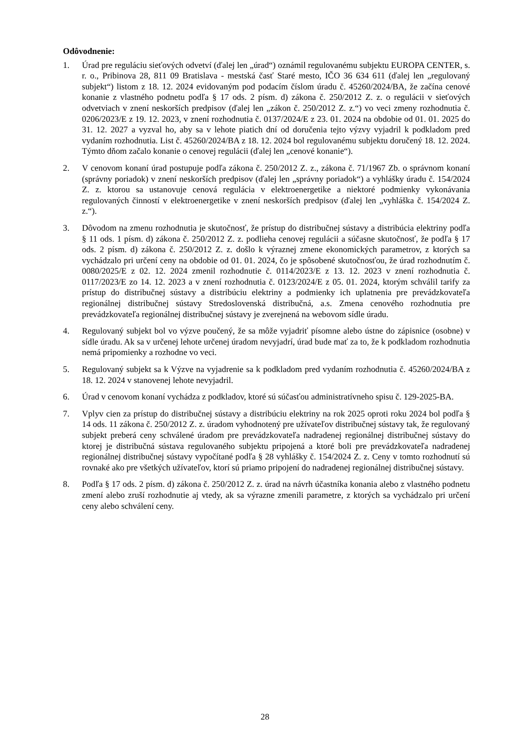Odôvodnenie:
1. Úrad pre reguláciu sieťových odvetví (ďalej len „úrad“) oznámil regulovanému subjektu EUROPA CENTER, s. r. o., Pribinova 28, 811 09 Bratislava - mestská časť Staré mesto, IČO 36 634 611 (ďalej len „regulovaný subjekt“) listom z 18. 12. 2024 evidovaným pod podacím číslom úradu č. 45260/2024/BA, že začína cenové konanie z vlastného podnetu podľa § 17 ods. 2 písm. d) zákona č. 250/2012 Z. z. o regulácii v sieťových odvetviach v znení neskorších predpisov (ďalej len „zákon č. 250/2012 Z. z.“) vo veci zmeny rozhodnutia č. 0206/2023/E z 19. 12. 2023, v znení rozhodnutia č. 0137/2024/E z 23. 01. 2024 na obdobie od 01. 01. 2025 do 31. 12. 2027 a vyzval ho, aby sa v lehote piatich dní od doručenia tejto výzvy vyjadril k podkladom pred vydaním rozhodnutia. List č. 45260/2024/BA z 18. 12. 2024 bol regulovanému subjektu doručený 18. 12. 2024. Týmto dňom začalo konanie o cenovej regulácii (ďalej len „cenové konanie“).
2. V cenovom konaní úrad postupuje podľa zákona č. 250/2012 Z. z., zákona č. 71/1967 Zb. o správnom konaní (správny poriadok) v znení neskorších predpisov (ďalej len „správny poriadok“) a vyhlášky úradu č. 154/2024 Z. z. ktorou sa ustanovuje cenová regulácia v elektroenergetike a niektoré podmienky vykonávania regulovaných činností v elektroenergetike v znení neskorších predpisov (ďalej len „vyhláška č. 154/2024 Z. z.“).
3. Dôvodom na zmenu rozhodnutia je skutočnosť, že prístup do distribučnej sústavy a distribúcia elektriny podľa § 11 ods. 1 písm. d) zákona č. 250/2012 Z. z. podlieha cenovej regulácii a súčasne skutočnosť, že podľa § 17 ods. 2 písm. d) zákona č. 250/2012 Z. z. došlo k výraznej zmene ekonomických parametrov, z ktorých sa vychádzalo pri určení ceny na obdobie od 01. 01. 2024, čo je spôsobené skutočnosťou, že úrad rozhodnutím č. 0080/2025/E z 02. 12. 2024 zmenil rozhodnutie č. 0114/2023/E z 13. 12. 2023 v znení rozhodnutia č. 0117/2023/E zo 14. 12. 2023 a v znení rozhodnutia č. 0123/2024/E z 05. 01. 2024, ktorým schválil tarify za prístup do distribučnej sústavy a distribúciu elektriny a podmienky ich uplatnenia pre prevádzkovateľa regionálnej distribučnej sústavy Stredoslovenská distribučná, a.s. Zmena cenového rozhodnutia pre prevádzkovateľa regionálnej distribučnej sústavy je zverejnená na webovom sídle úradu.
4. Regulovaný subjekt bol vo výzve poučený, že sa môže vyjadriť písomne alebo ústne do zápisnice (osobne) v sídle úradu. Ak sa v určenej lehote určenej úradom nevyjadrí, úrad bude mať za to, že k podkladom rozhodnutia nemá pripomienky a rozhodne vo veci.
5. Regulovaný subjekt sa k Výzve na vyjadrenie sa k podkladom pred vydaním rozhodnutia č. 45260/2024/BA z 18. 12. 2024 v stanovenej lehote nevyjadril.
6. Úrad v cenovom konaní vychádza z podkladov, ktoré sú súčasťou administratívneho spisu č. 129-2025-BA.
7. Vplyv cien za prístup do distribučnej sústavy a distribúciu elektriny na rok 2025 oproti roku 2024 bol podľa § 14 ods. 11 zákona č. 250/2012 Z. z. úradom vyhodnotený pre užívateľov distribučnej sústavy tak, že regulovaný subjekt preberá ceny schválené úradom pre prevádzkovateľa nadradenej regionálnej distribučnej sústavy do ktorej je distribučná sústava regulovaného subjektu pripojená a ktoré boli pre prevádzkovateľa nadradenej regionálnej distribučnej sústavy vypočítané podľa § 28 vyhlášky č. 154/2024 Z. z. Ceny v tomto rozhodnutí sú rovnaké ako pre všetkých užívateľov, ktorí sú priamo pripojení do nadradenej regionálnej distribučnej sústavy.
8. Podľa § 17 ods. 2 písm. d) zákona č. 250/2012 Z. z. úrad na návrh účastníka konania alebo z vlastného podnetu zmení alebo zruší rozhodnutie aj vtedy, ak sa výrazne zmenili parametre, z ktorých sa vychádzalo pri určení ceny alebo schválení ceny.
28